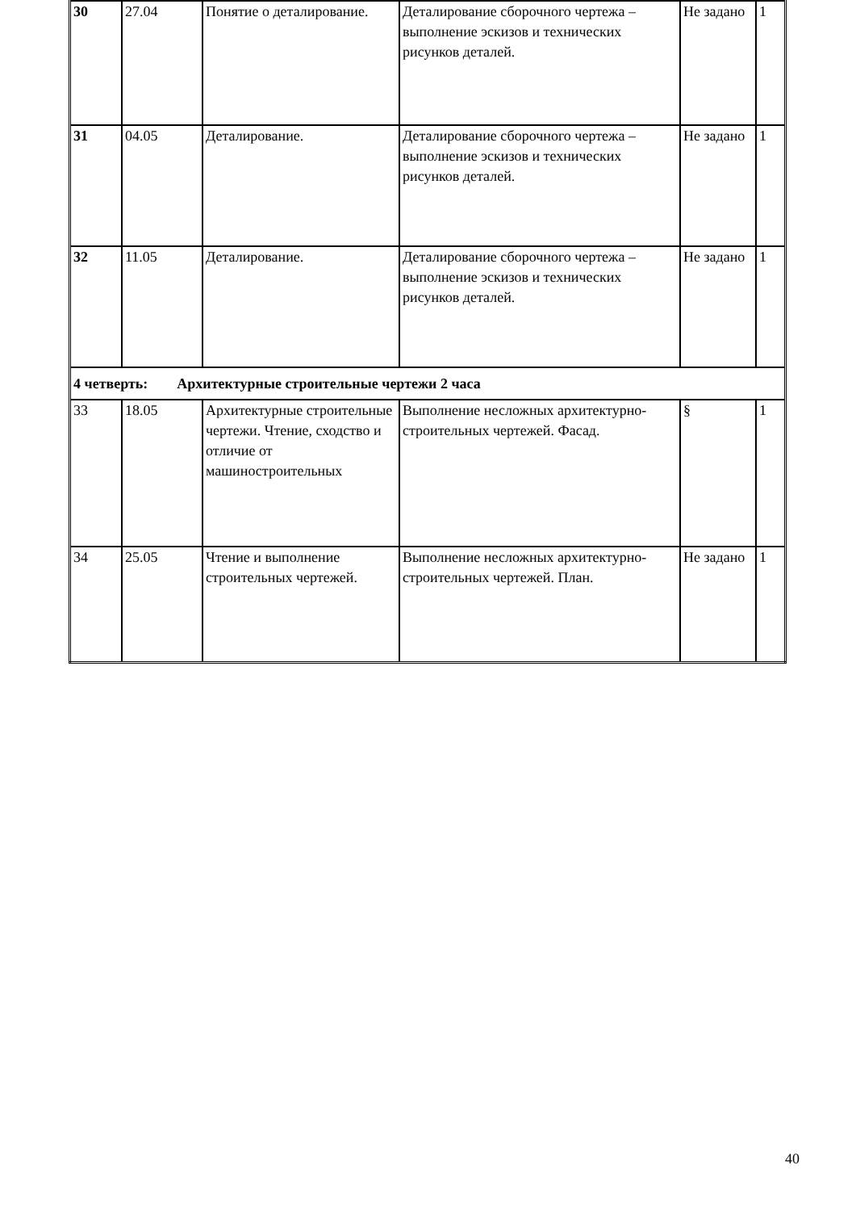| 30 | 27.04 | Понятие о деталирование. | Деталирование сборочного чертежа – выполнение эскизов и технических рисунков деталей. | Не задано | 1 |
| 31 | 04.05 | Деталирование. | Деталирование сборочного чертежа – выполнение эскизов и технических рисунков деталей. | Не задано | 1 |
| 32 | 11.05 | Деталирование. | Деталирование сборочного чертежа – выполнение эскизов и технических рисунков деталей. | Не задано | 1 |
| 4 четверть: Архитектурные строительные чертежи 2 часа | | | | | |
| 33 | 18.05 | Архитектурные строительные чертежи. Чтение, сходство и отличие от машиностроительных | Выполнение несложных архитектурно-строительных чертежей. Фасад. | § | 1 |
| 34 | 25.05 | Чтение и выполнение строительных чертежей. | Выполнение несложных архитектурно-строительных чертежей. План. | Не задано | 1 |
40